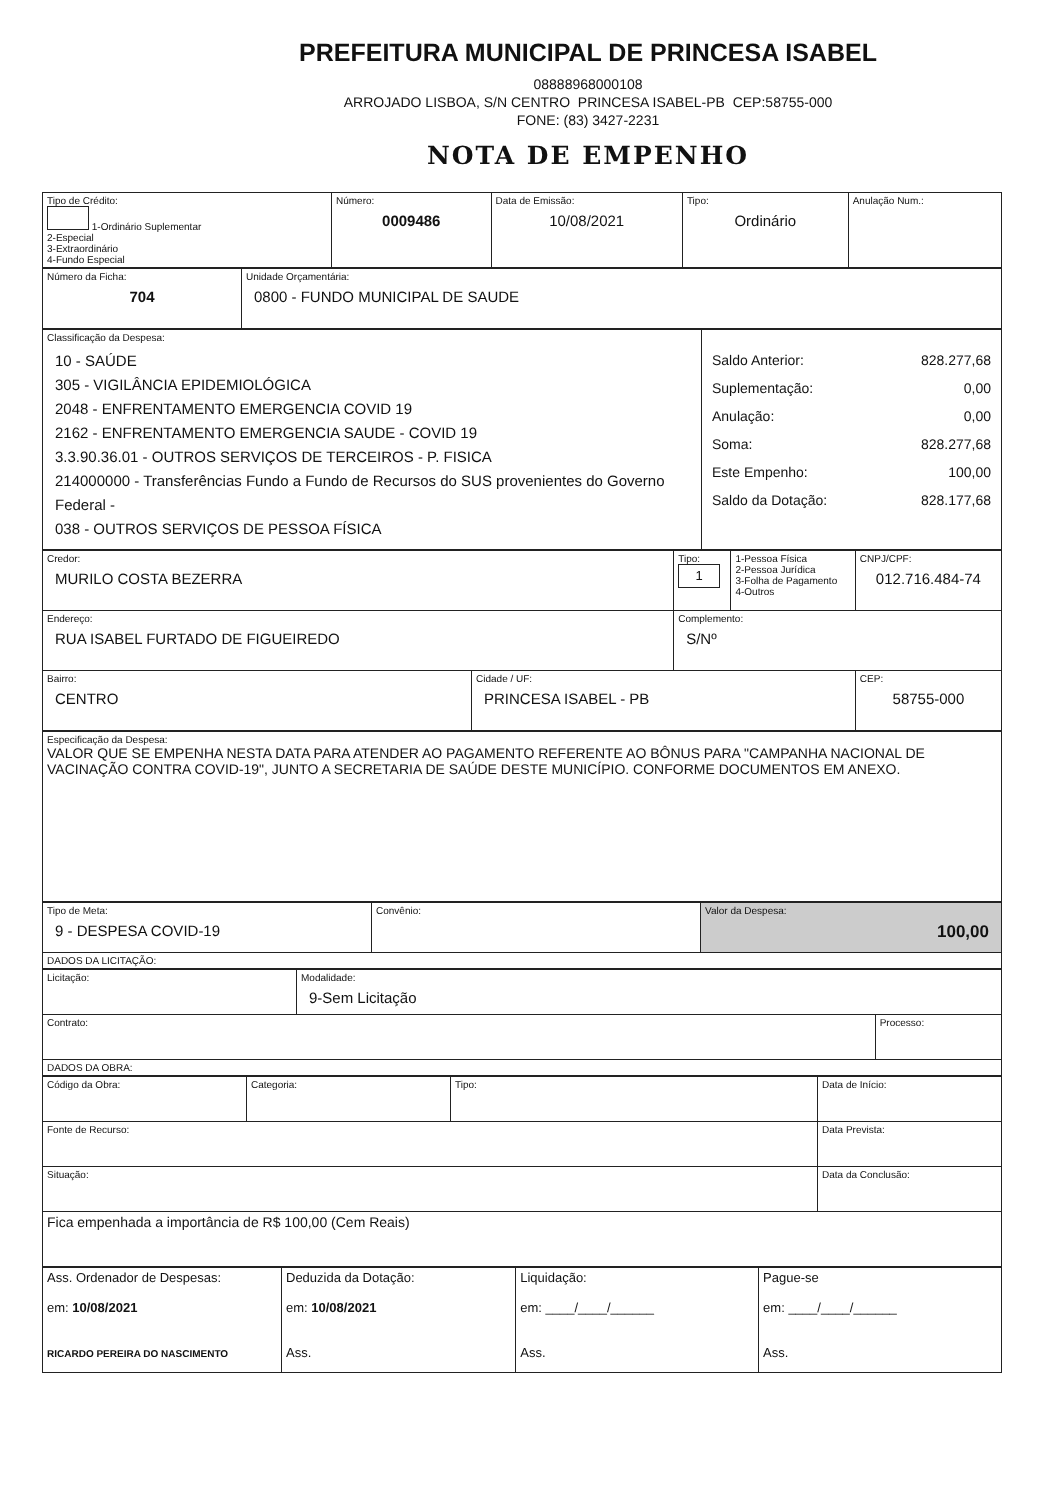PREFEITURA MUNICIPAL DE PRINCESA ISABEL
08888968000108
ARROJADO LISBOA, S/N CENTRO PRINCESA ISABEL-PB CEP:58755-000
FONE: (83) 3427-2231
NOTA DE EMPENHO
| Tipo de Crédito: 1-Ordinário Suplementar 2-Especial 3-Extraordinário 4-Fundo Especial | Número: 0009486 | Data de Emissão: 10/08/2021 | Tipo: Ordinário | Anulação Num.: |
| Número da Ficha: 704 | Unidade Orçamentária: 0800 - FUNDO MUNICIPAL DE SAUDE |
| Classificação da Despesa: 10 - SAÚDE 305 - VIGILÂNCIA EPIDEMIOLÓGICA 2048 - ENFRENTAMENTO EMERGENCIA COVID 19 2162 - ENFRENTAMENTO EMERGENCIA SAUDE - COVID 19 3.3.90.36.01 - OUTROS SERVIÇOS DE TERCEIROS - P. FISICA 214000000 - Transferências Fundo a Fundo de Recursos do SUS provenientes do Governo Federal - 038 - OUTROS SERVIÇOS DE PESSOA FÍSICA | Saldo Anterior: 828.277,68 Suplementação: 0,00 Anulação: 0,00 Soma: 828.277,68 Este Empenho: 100,00 Saldo da Dotação: 828.177,68 |
| Credor: MURILO COSTA BEZERRA | | Tipo: 1 | 1-Pessoa Física 2-Pessoa Jurídica 3-Folha de Pagamento 4-Outros | CNPJ/CPF: 012.716.484-74 |
| Endereço: RUA ISABEL FURTADO DE FIGUEIREDO | | Complemento: S/Nº | | |
| Bairro: CENTRO | Cidade / UF: PRINCESA ISABEL - PB | | | CEP: 58755-000 |
| Especificação da Despesa: VALOR QUE SE EMPENHA NESTA DATA PARA ATENDER AO PAGAMENTO REFERENTE AO BÔNUS PARA "CAMPANHA NACIONAL DE VACINAÇÃO CONTRA COVID-19", JUNTO A SECRETARIA DE SAÚDE DESTE MUNICÍPIO. CONFORME DOCUMENTOS EM ANEXO. |
| Tipo de Meta: 9 - DESPESA COVID-19 | Convênio: | Valor da Despesa: 100,00 |
| DADOS DA LICITAÇÃO: | | |
| Licitação: | Modalidade: 9-Sem Licitação | |
| Contrato: | | Processo: |
| DADOS DA OBRA: | | |
| Código da Obra: | Categoria: | Tipo: | Data de Início: |
| Fonte de Recurso: | | | Data Prevista: |
| Situação: | | | Data da Conclusão: |
| Fica empenhada a importância de R$ 100,00 (Cem Reais) | | | |
| Ass. Ordenador de Despesas: em: 10/08/2021 RICARDO PEREIRA DO NASCIMENTO | Deduzida da Dotação: em: 10/08/2021 Ass. | Liquidação: em: ____/____/______ Ass. | Pague-se em: ____/____/______ Ass. |